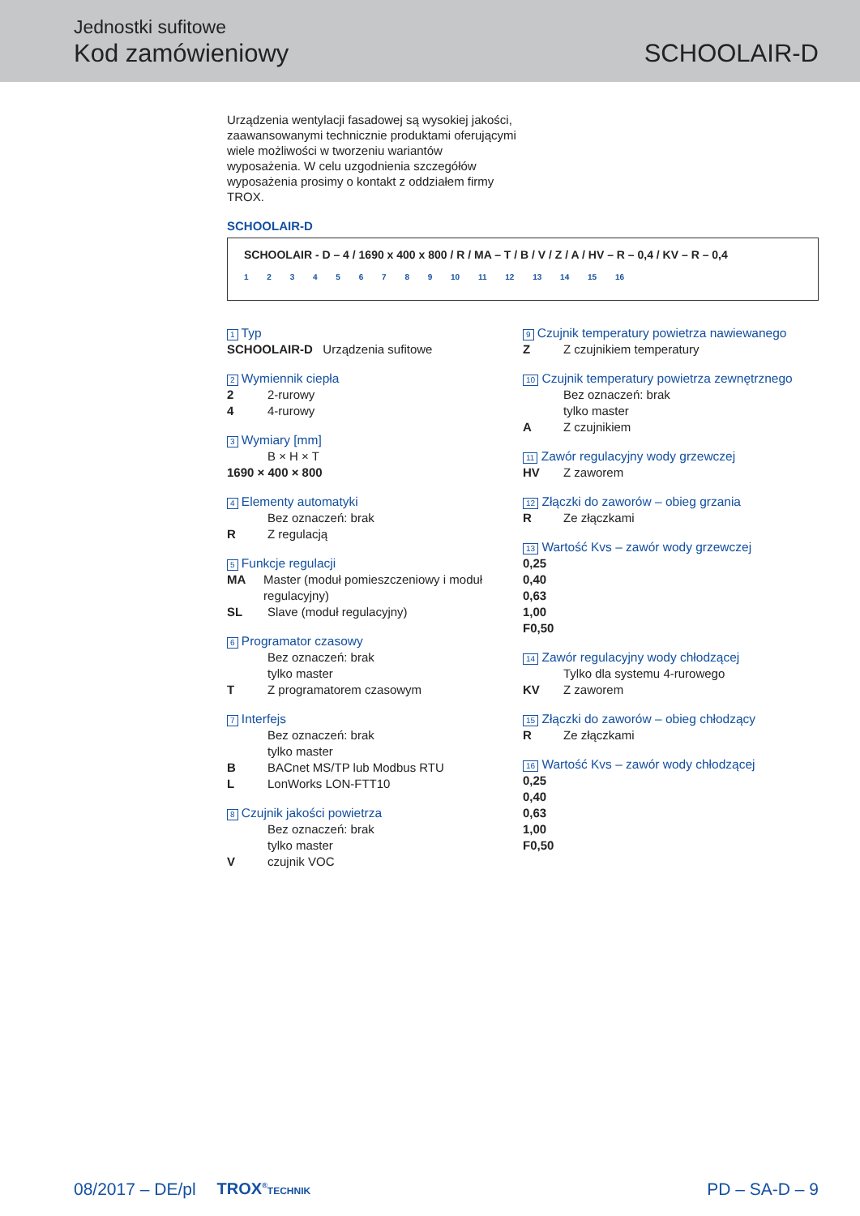Jednostki sufitowe
Kod zamówieniowy SCHOOLAIR-D
Urządzenia wentylacji fasadowej są wysokiej jakości, zaawansowanymi technicznie produktami oferującymi wiele możliwości w tworzeniu wariantów wyposażenia. W celu uzgodnienia szczegółów wyposażenia prosimy o kontakt z oddziałem firmy TROX.
SCHOOLAIR-D
SCHOOLAIR - D – 4 / 1690 x 400 x 800 / R / MA – T / B / V / Z / A / HV – R – 0,4 / KV – R – 0,4
1 2 3 4 5 6 7 8 9 10 11 12 13 14 15 16
1 Typ
SCHOOLAIR-D Urządzenia sufitowe
2 Wymiennik ciepła
2 2-rurowy
4 4-rurowy
3 Wymiary [mm]
B × H × T
1690 × 400 × 800
4 Elementy automatyki
Bez oznaczeń: brak
R Z regulacją
5 Funkcje regulacji
MA Master (moduł pomieszczeniowy i moduł regulacyjny)
SL Slave (moduł regulacyjny)
6 Programator czasowy
Bez oznaczeń: brak
tylko master
T Z programatorem czasowym
7 Interfejs
Bez oznaczeń: brak
tylko master
B BACnet MS/TP lub Modbus RTU
L LonWorks LON-FTT10
8 Czujnik jakości powietrza
Bez oznaczeń: brak
tylko master
Vczujnik VOC
9 Czujnik temperatury powietrza nawiewanego
Z Z czujnikiem temperatury
10 Czujnik temperatury powietrza zewnętrznego
Bez oznaczeń: brak
tylko master
A Z czujnikiem
11 Zawór regulacyjny wody grzewczej
HV Z zaworem
12 Złączki do zaworów – obieg grzania
R Ze złączkami
13 Wartość Kvs – zawór wody grzewczej
0,25
0,40
0,63
1,00
F0,50
14 Zawór regulacyjny wody chłodzącej
Tylko dla systemu 4-rurowego
KV Z zaworem
15 Złączki do zaworów – obieg chłodzący
R Ze złączkami
16 Wartość Kvs – zawór wody chłodzącej
0,25
0,40
0,63
1,00
F0,50
08/2017 – DE/pl TROX<sup>®</sup>TECHNIK PD – SA-D – 9